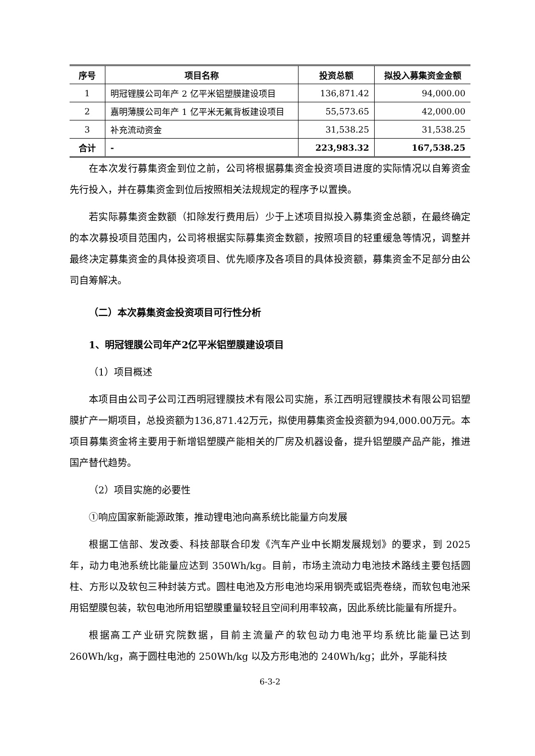| 序号 | 项目名称 | 投资总额 | 拟投入募集资金金额 |
| --- | --- | --- | --- |
| 1 | 明冠锂膜公司年产 2 亿平米铝塑膜建设项目 | 136,871.42 | 94,000.00 |
| 2 | 嘉明薄膜公司年产 1 亿平米无氟背板建设项目 | 55,573.65 | 42,000.00 |
| 3 | 补充流动资金 | 31,538.25 | 31,538.25 |
| 合计 | - | 223,983.32 | 167,538.25 |
在本次发行募集资金到位之前，公司将根据募集资金投资项目进度的实际情况以自筹资金先行投入，并在募集资金到位后按照相关法规规定的程序予以置换。
若实际募集资金数额（扣除发行费用后）少于上述项目拟投入募集资金总额，在最终确定的本次募投项目范围内，公司将根据实际募集资金数额，按照项目的轻重缓急等情况，调整并最终决定募集资金的具体投资项目、优先顺序及各项目的具体投资额，募集资金不足部分由公司自筹解决。
（二）本次募集资金投资项目可行性分析
1、明冠锂膜公司年产2亿平米铝塑膜建设项目
（1）项目概述
本项目由公司子公司江西明冠锂膜技术有限公司实施，系江西明冠锂膜技术有限公司铝塑膜扩产一期项目，总投资额为136,871.42万元，拟使用募集资金投资额为94,000.00万元。本项目募集资金将主要用于新增铝塑膜产能相关的厂房及机器设备，提升铝塑膜产品产能，推进国产替代趋势。
（2）项目实施的必要性
①响应国家新能源政策，推动锂电池向高系统比能量方向发展
根据工信部、发改委、科技部联合印发《汽车产业中长期发展规划》的要求，到 2025 年，动力电池系统比能量应达到 350Wh/kg。目前，市场主流动力电池技术路线主要包括圆柱、方形以及软包三种封装方式。圆柱电池及方形电池均采用钢壳或铝壳卷绕，而软包电池采用铝塑膜包装，软包电池所用铝塑膜重量较轻且空间利用率较高，因此系统比能量有所提升。
根据高工产业研究院数据，目前主流量产的软包动力电池平均系统比能量已达到 260Wh/kg，高于圆柱电池的 250Wh/kg 以及方形电池的 240Wh/kg；此外，孚能科技
6-3-2